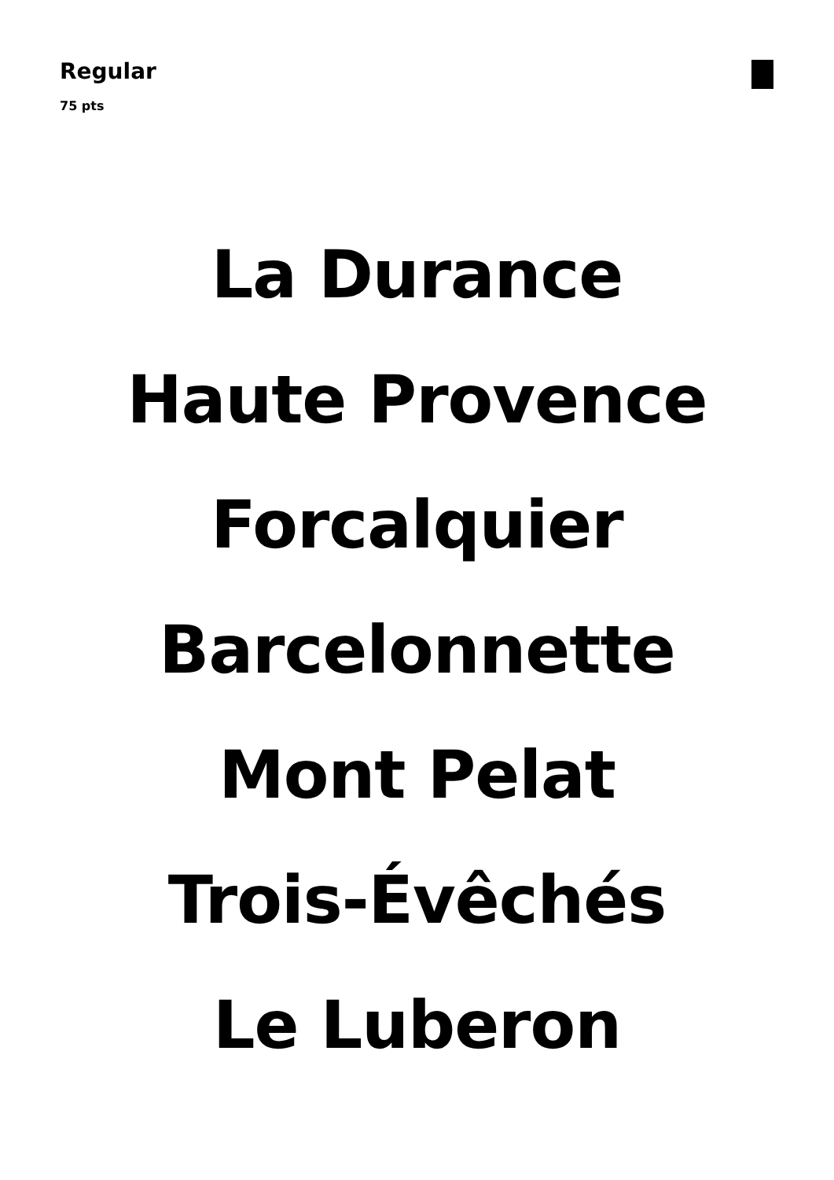Regular
75 pts
La Durance
Haute Provence
Forcalquier
Barcelonnette
Mont Pelat
Trois-Évêchés
Le Luberon